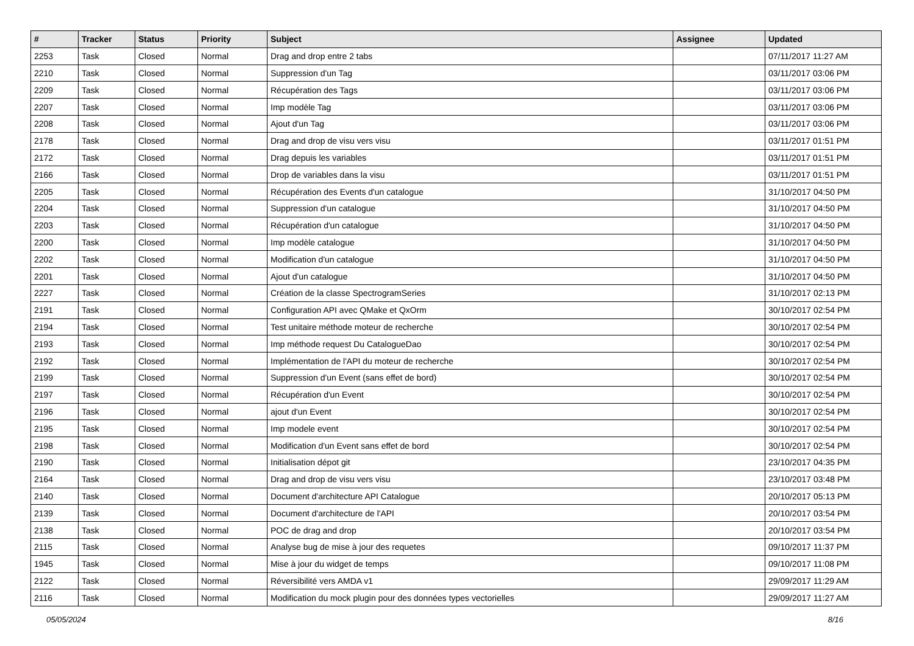| # | Tracker | Status | Priority | Subject | Assignee | Updated |
| --- | --- | --- | --- | --- | --- | --- |
| 2253 | Task | Closed | Normal | Drag and drop entre 2 tabs | | 07/11/2017 11:27 AM |
| 2210 | Task | Closed | Normal | Suppression d'un Tag | | 03/11/2017 03:06 PM |
| 2209 | Task | Closed | Normal | Récupération des Tags | | 03/11/2017 03:06 PM |
| 2207 | Task | Closed | Normal | Imp modèle Tag | | 03/11/2017 03:06 PM |
| 2208 | Task | Closed | Normal | Ajout d'un Tag | | 03/11/2017 03:06 PM |
| 2178 | Task | Closed | Normal | Drag and drop de visu vers visu | | 03/11/2017 01:51 PM |
| 2172 | Task | Closed | Normal | Drag depuis les variables | | 03/11/2017 01:51 PM |
| 2166 | Task | Closed | Normal | Drop de variables dans la visu | | 03/11/2017 01:51 PM |
| 2205 | Task | Closed | Normal | Récupération des Events d'un catalogue | | 31/10/2017 04:50 PM |
| 2204 | Task | Closed | Normal | Suppression d'un catalogue | | 31/10/2017 04:50 PM |
| 2203 | Task | Closed | Normal | Récupération d'un catalogue | | 31/10/2017 04:50 PM |
| 2200 | Task | Closed | Normal | Imp modèle catalogue | | 31/10/2017 04:50 PM |
| 2202 | Task | Closed | Normal | Modification d'un catalogue | | 31/10/2017 04:50 PM |
| 2201 | Task | Closed | Normal | Ajout d'un catalogue | | 31/10/2017 04:50 PM |
| 2227 | Task | Closed | Normal | Création de la classe SpectrogramSeries | | 31/10/2017 02:13 PM |
| 2191 | Task | Closed | Normal | Configuration API avec QMake et QxOrm | | 30/10/2017 02:54 PM |
| 2194 | Task | Closed | Normal | Test unitaire méthode moteur de recherche | | 30/10/2017 02:54 PM |
| 2193 | Task | Closed | Normal | Imp méthode request Du CatalogueDao | | 30/10/2017 02:54 PM |
| 2192 | Task | Closed | Normal | Implémentation de l'API du moteur de recherche | | 30/10/2017 02:54 PM |
| 2199 | Task | Closed | Normal | Suppression d'un Event (sans effet de bord) | | 30/10/2017 02:54 PM |
| 2197 | Task | Closed | Normal | Récupération d'un Event | | 30/10/2017 02:54 PM |
| 2196 | Task | Closed | Normal | ajout d'un Event | | 30/10/2017 02:54 PM |
| 2195 | Task | Closed | Normal | Imp modele event | | 30/10/2017 02:54 PM |
| 2198 | Task | Closed | Normal | Modification d'un Event sans effet de bord | | 30/10/2017 02:54 PM |
| 2190 | Task | Closed | Normal | Initialisation dépot git | | 23/10/2017 04:35 PM |
| 2164 | Task | Closed | Normal | Drag and drop de visu vers visu | | 23/10/2017 03:48 PM |
| 2140 | Task | Closed | Normal | Document d'architecture API Catalogue | | 20/10/2017 05:13 PM |
| 2139 | Task | Closed | Normal | Document d'architecture de l'API | | 20/10/2017 03:54 PM |
| 2138 | Task | Closed | Normal | POC de drag and drop | | 20/10/2017 03:54 PM |
| 2115 | Task | Closed | Normal | Analyse bug de mise à jour des requetes | | 09/10/2017 11:37 PM |
| 1945 | Task | Closed | Normal | Mise à jour du widget de temps | | 09/10/2017 11:08 PM |
| 2122 | Task | Closed | Normal | Réversibilité vers AMDA v1 | | 29/09/2017 11:29 AM |
| 2116 | Task | Closed | Normal | Modification du mock plugin pour des données types vectorielles | | 29/09/2017 11:27 AM |
05/05/2024 8/16